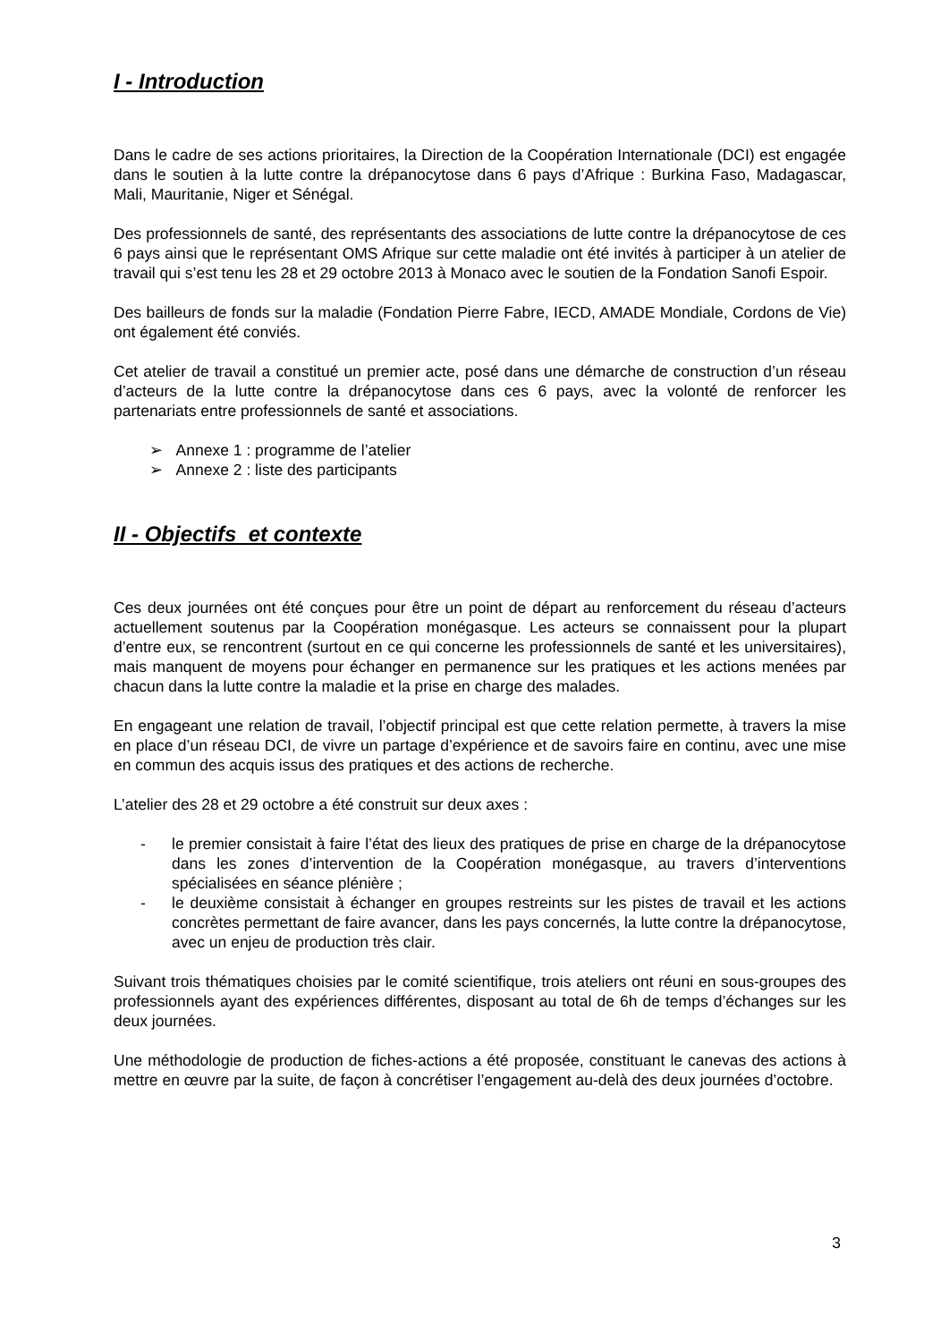I - Introduction
Dans le cadre de ses actions prioritaires, la Direction de la Coopération Internationale (DCI) est engagée dans le soutien à la lutte contre la drépanocytose dans 6 pays d’Afrique : Burkina Faso, Madagascar, Mali, Mauritanie, Niger et Sénégal.
Des professionnels de santé, des représentants des associations de lutte contre la drépanocytose de ces 6 pays ainsi que le représentant OMS Afrique sur cette maladie ont été invités à participer à un atelier de travail qui s’est tenu les 28 et 29 octobre 2013 à Monaco avec le soutien de la Fondation Sanofi Espoir.
Des bailleurs de fonds sur la maladie (Fondation Pierre Fabre, IECD, AMADE Mondiale, Cordons de Vie) ont également été conviés.
Cet atelier de travail a constitué un premier acte, posé dans une démarche de construction d’un réseau d’acteurs de la lutte contre la drépanocytose dans ces 6 pays, avec la volonté de renforcer les partenariats entre professionnels de santé et associations.
➢ Annexe 1 : programme de l’atelier
➢ Annexe 2 : liste des participants
II - Objectifs et contexte
Ces deux journées ont été conçues pour être un point de départ au renforcement du réseau d’acteurs actuellement soutenus par la Coopération monégasque. Les acteurs se connaissent pour la plupart d’entre eux, se rencontrent (surtout en ce qui concerne les professionnels de santé et les universitaires), mais manquent de moyens pour échanger en permanence sur les pratiques et les actions menées par chacun dans la lutte contre la maladie et la prise en charge des malades.
En engageant une relation de travail, l’objectif principal est que cette relation permette, à travers la mise en place d’un réseau DCI, de vivre un partage d’expérience et de savoirs faire en continu, avec une mise en commun des acquis issus des pratiques et des actions de recherche.
L’atelier des 28 et 29 octobre a été construit sur deux axes :
- le premier consistait à faire l’état des lieux des pratiques de prise en charge de la drépanocytose dans les zones d’intervention de la Coopération monégasque, au travers d’interventions spécialisées en séance plénière ;
- le deuxième consistait à échanger en groupes restreints sur les pistes de travail et les actions concrètes permettant de faire avancer, dans les pays concernés, la lutte contre la drépanocytose, avec un enjeu de production très clair.
Suivant trois thématiques choisies par le comité scientifique, trois ateliers ont réuni en sous-groupes des professionnels ayant des expériences différentes, disposant au total de 6h de temps d’échanges sur les deux journées.
Une méthodologie de production de fiches-actions a été proposée, constituant le canevas des actions à mettre en œuvre par la suite, de façon à concrétiser l’engagement au-delà des deux journées d’octobre.
3